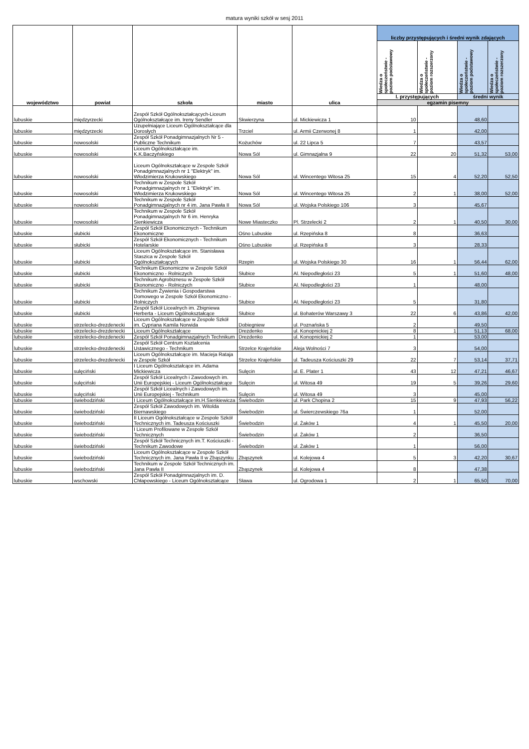matura wyniki szkół w sesj 2011
| województwo | powiat | szkoła | miasto | ulica | liczby przystępujących i średni wynik zdających | | | |
| --- | --- | --- | --- | --- | --- | --- | --- | --- |
| | | | | | Wiedza o społeczeństwie - poziom podstawowy | Wiedza o społeczeństwie - poziom rozszerzony | Wiedza o społeczeństwie - poziom podstawowy | Wiedza o społeczeństwie - poziom rozszerzony |
| | | | | | l. przystępujących | | średni wynik | |
| | | | | | egzamin pisemny | | | |
| lubuskie | międzyrzecki | Zespół Szkół Ogólnokształcących-Liceum Ogólnokształcące im. Ireny Sendler | Skwierzyna | ul. Mickiewicza 1 | 10 | | 48,60 | |
| lubuskie | międzyrzecki | Uzupełniające Liceum Ogólnokształcące dla Dorosłych | Trzciel | ul. Armii Czerwonej 8 | 1 | | 42,00 | |
| lubuskie | nowosolski | Zespół Szkół Ponadgimnazjalnych Nr 5 - Publiczne Technikum | Kożuchów | ul. 22 Lipca 5 | 7 | | 43,57 | |
| lubuskie | nowosolski | Liceum Ogólnokształcące im. K.K.Baczyńskiego | Nowa Sól | ul. Gimnazjalna 9 | 22 | 20 | 51,32 | 53,00 |
| lubuskie | nowosolski | Liceum Ogólnokształcące w Zespole Szkół Ponadgimnazjalnych nr 1 "Elektryk" im. Włodzimierza Krukowskiego | Nowa Sól | ul. Wincentego Witosa 25 | 15 | 4 | 52,20 | 52,50 |
| lubuskie | nowosolski | Technikum w Zespole Szkół Ponadgimnazjalnych nr 1 "Elektryk" im. Włodzimierza Krukowskiego | Nowa Sól | ul. Wincentego Witosa 25 | 2 | 1 | 38,00 | 52,00 |
| lubuskie | nowosolski | Technikum w Zespole Szkół Ponadgimnazjalnych nr 4 im. Jana Pawła II | Nowa Sól | ul. Wojska Polskiego 106 | 3 | | 45,67 | |
| lubuskie | nowosolski | Technikum w Zespole Szkół Ponadgimnazjalnych Nr 6 im. Henryka Sienkiewicza | Nowe Miasteczko | Pl. Strzelecki 2 | 2 | 1 | 40,50 | 30,00 |
| lubuskie | słubicki | Zespół Szkół Ekonomicznych - Technikum Ekonomiczne | Ośno Lubuskie | ul. Rzepińska 8 | 8 | | 36,63 | |
| lubuskie | słubicki | Zespół Szkół Ekonomicznych - Technikum Hotelarskie | Ośno Lubuskie | ul. Rzepińska 8 | 3 | | 28,33 | |
| lubuskie | słubicki | Liceum Ogólnokształcące im. Stanisława Staszica w Zespole Szkół Ogólnokształcących | Rzepin | ul. Wojska Polskiego 30 | 16 | 1 | 56,44 | 62,00 |
| lubuskie | słubicki | Technikum Ekonomiczne w Zespole Szkół Ekonomiczno - Rolniczych | Słubice | Al. Niepodległości 23 | 5 | 1 | 51,60 | 48,00 |
| lubuskie | słubicki | Technikum Agrobiznesu w Zespole Szkół Ekonomiczno - Rolniczych | Słubice | Al. Niepodległości 23 | 1 | | 48,00 | |
| lubuskie | słubicki | Technikum Żywienia i Gospodarstwa Domowego w Zespole Szkół Ekonomiczno - Rolniczych | Słubice | Al. Niepodległości 23 | 5 | | 31,80 | |
| lubuskie | słubicki | Zespół Szkół Licealnych im. Zbigniewa Herberta - Liceum Ogólnokształcące | Słubice | ul. Bohaterów Warszawy 3 | 22 | 6 | 43,86 | 42,00 |
| lubuskie | strzelecko-drezdenecki | Liceum Ogólnokształcące w Zespole Szkół im. Cypriana Kamila Norwida | Dobiegniew | ul. Poznańska 5 | 2 | | 49,50 | |
| lubuskie | strzelecko-drezdenecki | Liceum Ogólnokształcące | Drezdenko | ul. Konopnickiej 2 | 8 | 1 | 51,13 | 68,00 |
| lubuskie | strzelecko-drezdenecki | Zespół Szkół Ponadgimnazjalnych Technikum | Drezdenko | ul. Konopnickiej 2 | 1 | | 53,00 | |
| lubuskie | strzelecko-drezdenecki | Zespół Szkół Centrum Kształcenia Ustawicznego - Technikum | Strzelce Krajeńskie | Aleja Wolności 7 | 3 | | 54,00 | |
| lubuskie | strzelecko-drezdenecki | Liceum Ogólnokształcące im. Macieja Rataja w Zespole Szkół | Strzelce Krajeńskie | ul. Tadeusza Kościuszki 29 | 22 | 7 | 53,14 | 37,71 |
| lubuskie | sulęciński | I Liceum Ogólnokształcące im. Adama Mickiewicza | Sulęcin | ul. E. Plater 1 | 43 | 12 | 47,21 | 46,67 |
| lubuskie | sulęciński | Zespół Szkół Licealnych i Zawodowych im. Unii Europejskiej - Liceum Ogólnokształcące | Sulęcin | ul. Witosa 49 | 19 | 5 | 39,26 | 29,60 |
| lubuskie | sulęciński | Zespół Szkół Licealnych i Zawodowych im. Unii Europejskiej - Technikum | Sulęcin | ul. Witosa 49 | 3 | | 45,00 | |
| lubuskie | świebodziński | I Liceum Ogólnokształcące im.H.Sienkiewicza | Świebodzin | ul. Park Chopina 2 | 15 | 9 | 47,93 | 56,22 |
| lubuskie | świebodziński | Zespół Szkół Zawodowych im. Witolda Biernawskiego | Świebodzin | ul. Świerczewskiego 76a | 1 | | 52,00 | |
| lubuskie | świebodziński | II Liceum Ogólnokształcące w Zespole Szkół Technicznych im. Tadeusza Kościuszki | Świebodzin | ul. Żaków 1 | 4 | 1 | 45,50 | 20,00 |
| lubuskie | świebodziński | I Liceum Profilowane w Zespole Szkół Technicznych | Świebodzin | ul. Żaków 1 | 2 | | 36,50 | |
| lubuskie | świebodziński | Zespół Szkół Technicznych im.T. Kościuszki - Technikum Zawodowe | Świebodzin | ul. Żaków 1 | 1 | | 56,00 | |
| lubuskie | świebodziński | Liceum Ogólnokształcące w Zespole Szkół Technicznych im. Jana Pawła II w Zbąszynku | Zbąszynek | ul. Kolejowa 4 | 5 | 3 | 42,20 | 30,67 |
| lubuskie | świebodziński | Technikum w Zespole Szkół Technicznych im. Jana Pawła II | Zbąszynek | ul. Kolejowa 4 | 8 | | 47,38 | |
| lubuskie | wschowski | Zespół Szkół Ponadgimnazjalnych im. D. Chłapowskiego - Liceum Ogólnokształcące | Sława | ul. Ogrodowa 1 | 2 | 1 | 65,50 | 70,00 |